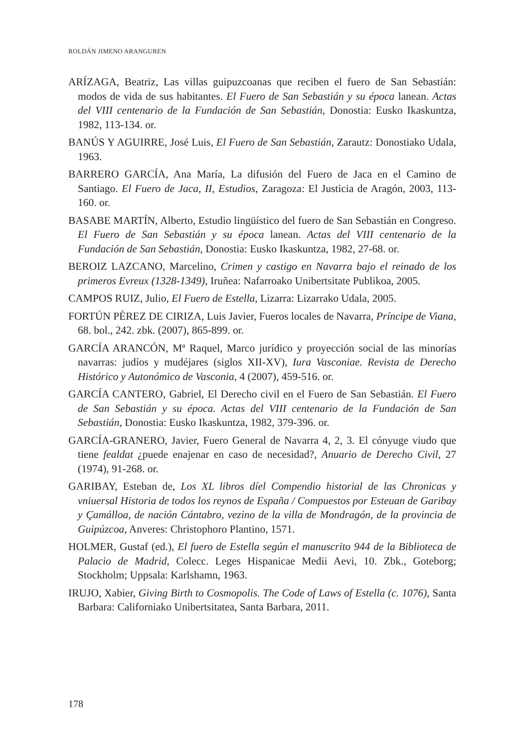ROLDÁN JIMENO ARANGUREN
ARÍZAGA, Beatriz, Las villas guipuzcoanas que reciben el fuero de San Sebastián: modos de vida de sus habitantes. El Fuero de San Sebastián y su época lanean. Actas del VIII centenario de la Fundación de San Sebastián, Donostia: Eusko Ikaskuntza, 1982, 113-134. or.
BANÚS Y AGUIRRE, José Luis, El Fuero de San Sebastián, Zarautz: Donostiako Udala, 1963.
BARRERO GARCÍA, Ana María, La difusión del Fuero de Jaca en el Camino de Santiago. El Fuero de Jaca, II, Estudios, Zaragoza: El Justicia de Aragón, 2003, 113-160. or.
BASABE MARTÍN, Alberto, Estudio lingüístico del fuero de San Sebastián en Congreso. El Fuero de San Sebastián y su época lanean. Actas del VIII centenario de la Fundación de San Sebastián, Donostia: Eusko Ikaskuntza, 1982, 27-68. or.
BEROIZ LAZCANO, Marcelino, Crimen y castigo en Navarra bajo el reinado de los primeros Evreux (1328-1349), Iruñea: Nafarroako Unibertsitate Publikoa, 2005.
CAMPOS RUIZ, Julio, El Fuero de Estella, Lizarra: Lizarrako Udala, 2005.
FORTÚN PÉREZ DE CIRIZA, Luis Javier, Fueros locales de Navarra, Príncipe de Viana, 68. bol., 242. zbk. (2007), 865-899. or.
GARCÍA ARANCÓN, Mª Raquel, Marco jurídico y proyección social de las minorías navarras: judíos y mudéjares (siglos XII-XV), Iura Vasconiae. Revista de Derecho Histórico y Autonómico de Vasconia, 4 (2007), 459-516. or.
GARCÍA CANTERO, Gabriel, El Derecho civil en el Fuero de San Sebastián. El Fuero de San Sebastián y su época. Actas del VIII centenario de la Fundación de San Sebastián, Donostia: Eusko Ikaskuntza, 1982, 379-396. or.
GARCÍA-GRANERO, Javier, Fuero General de Navarra 4, 2, 3. El cónyuge viudo que tiene fealdat ¿puede enajenar en caso de necesidad?, Anuario de Derecho Civil, 27 (1974), 91-268. or.
GARIBAY, Esteban de, Los XL libros díel Compendio historial de las Chronicas y vniuersal Historia de todos los reynos de España / Compuestos por Esteuan de Garibay y Çamálloa, de nación Cántabro, vezino de la villa de Mondragón, de la provincia de Guipúzcoa, Anveres: Christophoro Plantino, 1571.
HOLMER, Gustaf (ed.), El fuero de Estella según el manuscrito 944 de la Biblioteca de Palacio de Madrid, Colecc. Leges Hispanicae Medii Aevi, 10. Zbk., Goteborg; Stockholm; Uppsala: Karlshamn, 1963.
IRUJO, Xabier, Giving Birth to Cosmopolis. The Code of Laws of Estella (c. 1076), Santa Barbara: Californiako Unibertsitatea, Santa Barbara, 2011.
178